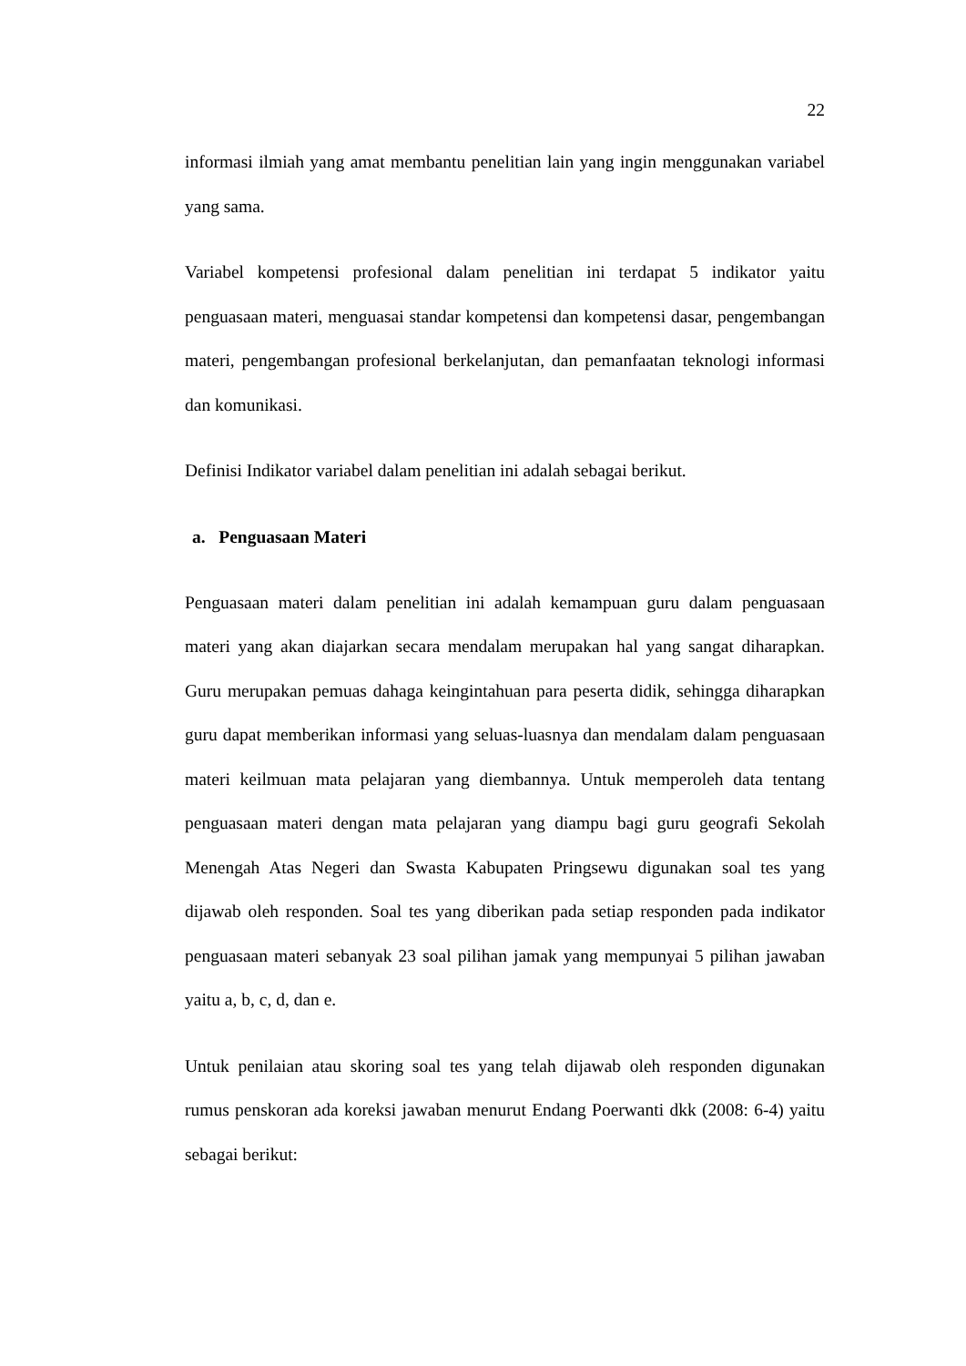22
informasi ilmiah yang amat membantu penelitian lain yang ingin menggunakan variabel yang sama.
Variabel kompetensi profesional dalam penelitian ini terdapat 5 indikator yaitu penguasaan materi, menguasai standar kompetensi dan kompetensi dasar, pengembangan materi, pengembangan profesional berkelanjutan, dan pemanfaatan teknologi informasi dan komunikasi.
Definisi Indikator variabel dalam penelitian ini adalah sebagai berikut.
a. Penguasaan Materi
Penguasaan materi dalam penelitian ini adalah kemampuan guru dalam penguasaan materi yang akan diajarkan secara mendalam merupakan hal yang sangat diharapkan. Guru merupakan pemuas dahaga keingintahuan para peserta didik, sehingga diharapkan guru dapat memberikan informasi yang seluas-luasnya dan mendalam dalam penguasaan materi keilmuan mata pelajaran yang diembannya. Untuk memperoleh data tentang penguasaan materi dengan mata pelajaran yang diampu bagi guru geografi Sekolah Menengah Atas Negeri dan Swasta Kabupaten Pringsewu digunakan soal tes yang dijawab oleh responden. Soal tes yang diberikan pada setiap responden pada indikator penguasaan materi sebanyak 23 soal pilihan jamak yang mempunyai 5 pilihan jawaban yaitu a, b, c, d, dan e.
Untuk penilaian atau skoring soal tes yang telah dijawab oleh responden digunakan rumus penskoran ada koreksi jawaban menurut Endang Poerwanti dkk (2008: 6-4) yaitu sebagai berikut: